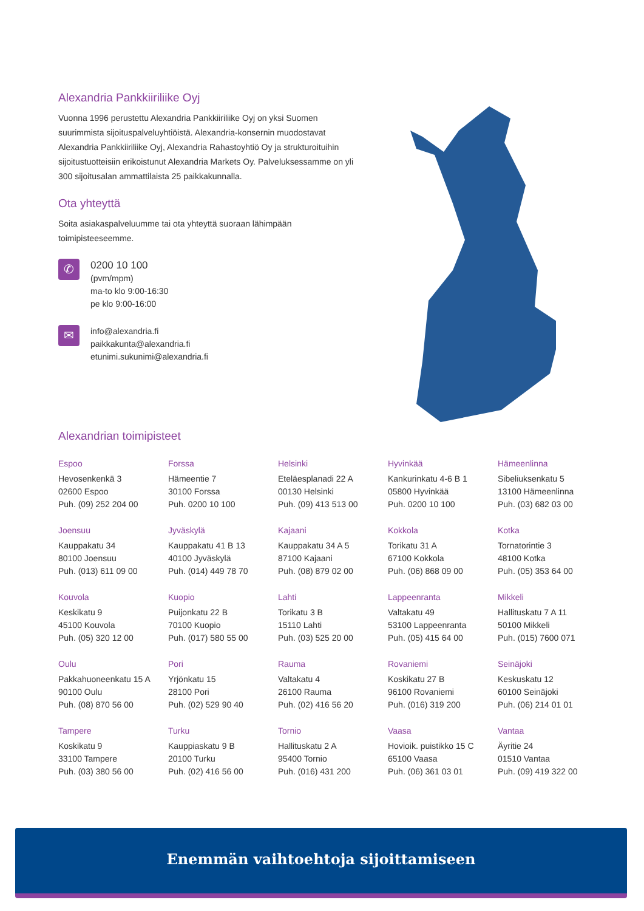Alexandria Pankkiiriliike Oyj
Vuonna 1996 perustettu Alexandria Pankkiiriliike Oyj on yksi Suomen suurimmista sijoituspalveluyhtiöistä. Alexandria-konsernin muodostavat Alexandria Pankkiiriliike Oyj, Alexandria Rahastoyhtiö Oy ja strukturoituihin sijoitustuotteisiin erikoistunut Alexandria Markets Oy. Palveluksessamme on yli 300 sijoitusalan ammattilaista 25 paikkakunnalla.
Ota yhteyttä
Soita asiakaspalveluumme tai ota yhteyttä suoraan lähimpään toimipisteeseemme.
✆
0200 10 100
(pvm/mpm)
ma-to klo 9:00-16:30
pe klo 9:00-16:00
✉
info@alexandria.fi
paikkakunta@alexandria.fi
etunimi.sukunimi@alexandria.fi
Alexandrian toimipisteet
Espoo
Hevosenkenkä 3
02600 Espoo
Puh. (09) 252 204 00
Forssa
Hämeentie 7
30100 Forssa
Puh. 0200 10 100
Helsinki
Eteläesplanadi 22 A
00130 Helsinki
Puh. (09) 413 513 00
Hyvinkää
Kankurinkatu 4-6 B 1
05800 Hyvinkää
Puh. 0200 10 100
Hämeenlinna
Sibeliuksenkatu 5
13100 Hämeenlinna
Puh. (03) 682 03 00
Joensuu
Kauppakatu 34
80100 Joensuu
Puh. (013) 611 09 00
Jyväskylä
Kauppakatu 41 B 13
40100 Jyväskylä
Puh. (014) 449 78 70
Kajaani
Kauppakatu 34 A 5
87100 Kajaani
Puh. (08) 879 02 00
Kokkola
Torikatu 31 A
67100 Kokkola
Puh. (06) 868 09 00
Kotka
Tornatorintie 3
48100 Kotka
Puh. (05) 353 64 00
Kouvola
Keskikatu 9
45100 Kouvola
Puh. (05) 320 12 00
Kuopio
Puijonkatu 22 B
70100 Kuopio
Puh. (017) 580 55 00
Lahti
Torikatu 3 B
15110 Lahti
Puh. (03) 525 20 00
Lappeenranta
Valtakatu 49
53100 Lappeenranta
Puh. (05) 415 64 00
Mikkeli
Hallituskatu 7 A 11
50100 Mikkeli
Puh. (015) 7600 071
Oulu
Pakkahuoneenkatu 15 A
90100 Oulu
Puh. (08) 870 56 00
Pori
Yrjönkatu 15
28100 Pori
Puh. (02) 529 90 40
Rauma
Valtakatu 4
26100 Rauma
Puh. (02) 416 56 20
Rovaniemi
Koskikatu 27 B
96100 Rovaniemi
Puh. (016) 319 200
Seinäjoki
Keskuskatu 12
60100 Seinäjoki
Puh. (06) 214 01 01
Tampere
Koskikatu 9
33100 Tampere
Puh. (03) 380 56 00
Turku
Kauppiaskatu 9 B
20100 Turku
Puh. (02) 416 56 00
Tornio
Hallituskatu 2 A
95400 Tornio
Puh. (016) 431 200
Vaasa
Hovioik. puistikko 15 C
65100 Vaasa
Puh. (06) 361 03 01
Vantaa
Äyritie 24
01510 Vantaa
Puh. (09) 419 322 00
Enemmän vaihtoehtoja sijoittamiseen